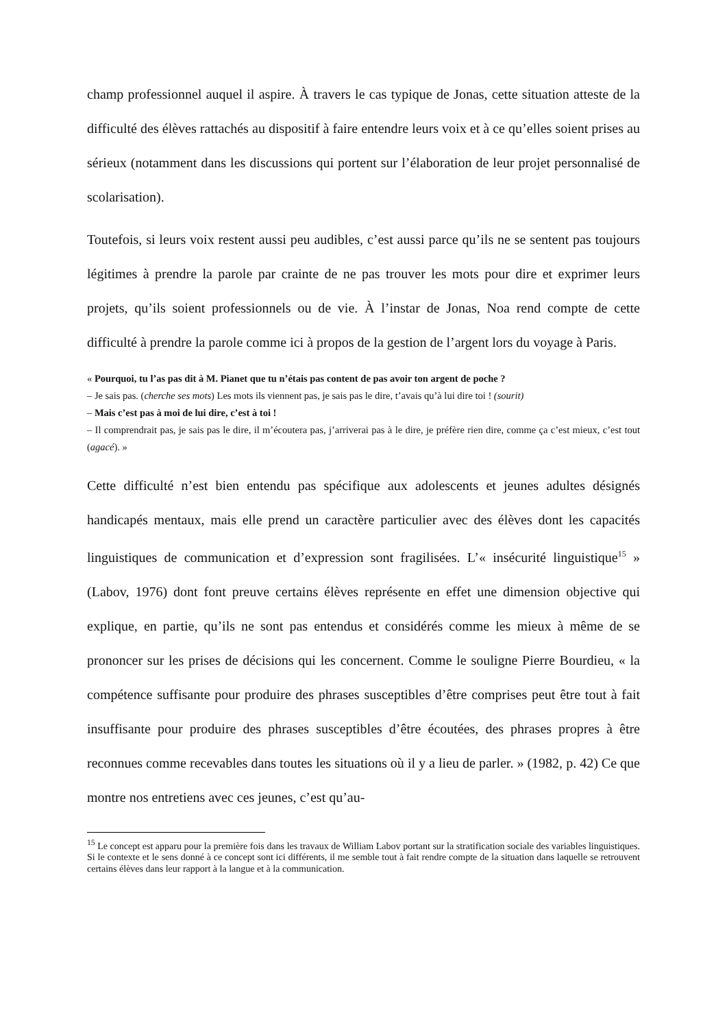champ professionnel auquel il aspire. À travers le cas typique de Jonas, cette situation atteste de la difficulté des élèves rattachés au dispositif à faire entendre leurs voix et à ce qu’elles soient prises au sérieux (notamment dans les discussions qui portent sur l’élaboration de leur projet personnalisé de scolarisation).
Toutefois, si leurs voix restent aussi peu audibles, c’est aussi parce qu’ils ne se sentent pas toujours légitimes à prendre la parole par crainte de ne pas trouver les mots pour dire et exprimer leurs projets, qu’ils soient professionnels ou de vie. À l’instar de Jonas, Noa rend compte de cette difficulté à prendre la parole comme ici à propos de la gestion de l’argent lors du voyage à Paris.
« Pourquoi, tu l’as pas dit à M. Pianet que tu n’étais pas content de pas avoir ton argent de poche ?
– Je sais pas. (cherche ses mots) Les mots ils viennent pas, je sais pas le dire, t’avais qu’à lui dire toi ! (sourit)
– Mais c’est pas à moi de lui dire, c’est à toi !
– Il comprendrait pas, je sais pas le dire, il m’écoutera pas, j’arriverai pas à le dire, je préfère rien dire, comme ça c’est mieux, c’est tout (agacé). »
Cette difficulté n’est bien entendu pas spécifique aux adolescents et jeunes adultes désignés handicapés mentaux, mais elle prend un caractère particulier avec des élèves dont les capacités linguistiques de communication et d’expression sont fragilisées. L’« insécurité linguistique<sup>15</sup> » (Labov, 1976) dont font preuve certains élèves représente en effet une dimension objective qui explique, en partie, qu’ils ne sont pas entendus et considérés comme les mieux à même de se prononcer sur les prises de décisions qui les concernent. Comme le souligne Pierre Bourdieu, « la compétence suffisante pour produire des phrases susceptibles d’être comprises peut être tout à fait insuffisante pour produire des phrases susceptibles d’être écoutées, des phrases propres à être reconnues comme recevables dans toutes les situations où il y a lieu de parler. » (1982, p. 42) Ce que montre nos entretiens avec ces jeunes, c’est qu’au-
<sup>15</sup> Le concept est apparu pour la première fois dans les travaux de William Labov portant sur la stratification sociale des variables linguistiques. Si le contexte et le sens donné à ce concept sont ici différents, il me semble tout à fait rendre compte de la situation dans laquelle se retrouvent certains élèves dans leur rapport à la langue et à la communication.